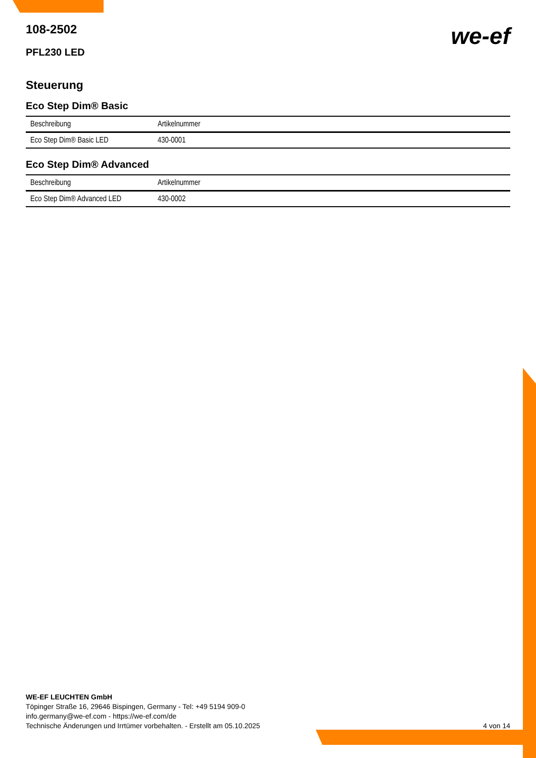we-ef
108-2502
PFL230 LED
Steuerung
Eco Step Dim® Basic
| Beschreibung | Artikelnummer |
| --- | --- |
| Eco Step Dim® Basic LED | 430-0001 |
Eco Step Dim® Advanced
| Beschreibung | Artikelnummer |
| --- | --- |
| Eco Step Dim® Advanced LED | 430-0002 |
WE-EF LEUCHTEN GmbH
Töpinger Straße 16, 29646 Bispingen, Germany - Tel: +49 5194 909-0
info.germany@we-ef.com - https://we-ef.com/de
Technische Änderungen und Irrtümer vorbehalten. - Erstellt am 05.10.2025
4 von 14